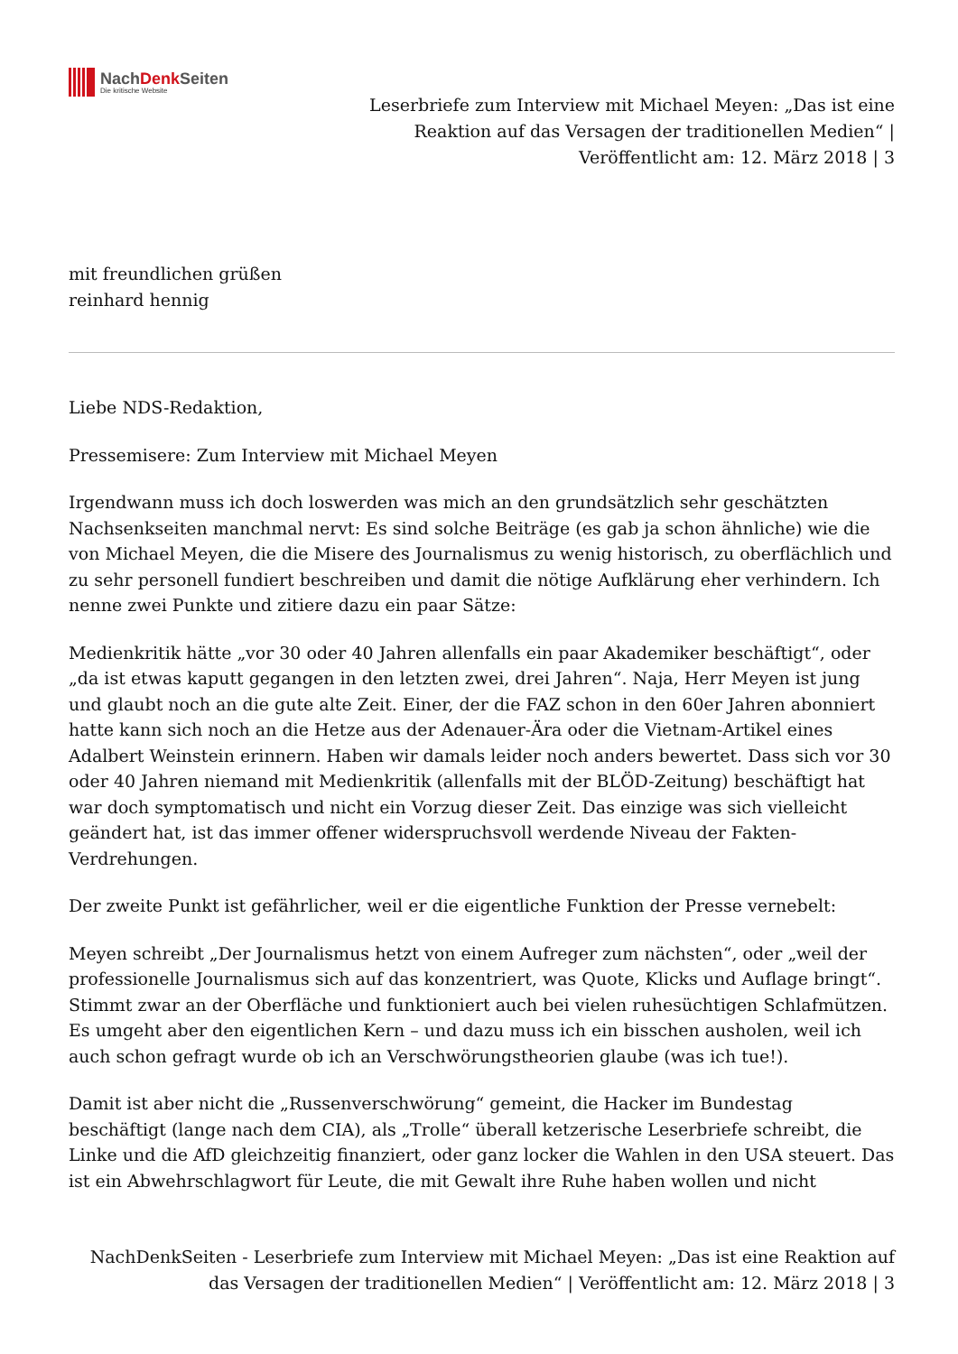NachDenk Seiten
Die kritische Website
Leserbriefe zum Interview mit Michael Meyen: „Das ist eine
Reaktion auf das Versagen der traditionellen Medien“ |
Veröffentlicht am: 12. März 2018 | 3
mit freundlichen grüßen
reinhard hennig
Liebe NDS-Redaktion,
Pressemisere: Zum Interview mit Michael Meyen
Irgendwann muss ich doch loswerden was mich an den grundsätzlich sehr geschätzten Nachsenkseiten manchmal nervt: Es sind solche Beiträge (es gab ja schon ähnliche) wie die von Michael Meyen, die die Misere des Journalismus zu wenig historisch, zu oberflächlich und zu sehr personell fundiert beschreiben und damit die nötige Aufklärung eher verhindern. Ich nenne zwei Punkte und zitiere dazu ein paar Sätze:
Medienkritik hätte „vor 30 oder 40 Jahren allenfalls ein paar Akademiker beschäftigt“, oder „da ist etwas kaputt gegangen in den letzten zwei, drei Jahren“. Naja, Herr Meyen ist jung und glaubt noch an die gute alte Zeit. Einer, der die FAZ schon in den 60er Jahren abonniert hatte kann sich noch an die Hetze aus der Adenauer-Ära oder die Vietnam-Artikel eines Adalbert Weinstein erinnern. Haben wir damals leider noch anders bewertet. Dass sich vor 30 oder 40 Jahren niemand mit Medienkritik (allenfalls mit der BLÖD-Zeitung) beschäftigt hat war doch symptomatisch und nicht ein Vorzug dieser Zeit. Das einzige was sich vielleicht geändert hat, ist das immer offener widerspruchsvoll werdende Niveau der Fakten-Verdrehungen.
Der zweite Punkt ist gefährlicher, weil er die eigentliche Funktion der Presse vernebelt:
Meyen schreibt „Der Journalismus hetzt von einem Aufreger zum nächsten“, oder „weil der professionelle Journalismus sich auf das konzentriert, was Quote, Klicks und Auflage bringt“. Stimmt zwar an der Oberfläche und funktioniert auch bei vielen ruhesüchtigen Schlafmützen. Es umgeht aber den eigentlichen Kern – und dazu muss ich ein bisschen ausholen, weil ich auch schon gefragt wurde ob ich an Verschwörungstheorien glaube (was ich tue!).
Damit ist aber nicht die „Russenverschwörung“ gemeint, die Hacker im Bundestag beschäftigt (lange nach dem CIA), als „Trolle“ überall ketzerische Leserbriefe schreibt, die Linke und die AfD gleichzeitig finanziert, oder ganz locker die Wahlen in den USA steuert. Das ist ein Abwehrschlagwort für Leute, die mit Gewalt ihre Ruhe haben wollen und nicht
NachDenkSeiten - Leserbriefe zum Interview mit Michael Meyen: „Das ist eine Reaktion auf
das Versagen der traditionellen Medien“ | Veröffentlicht am: 12. März 2018 | 3